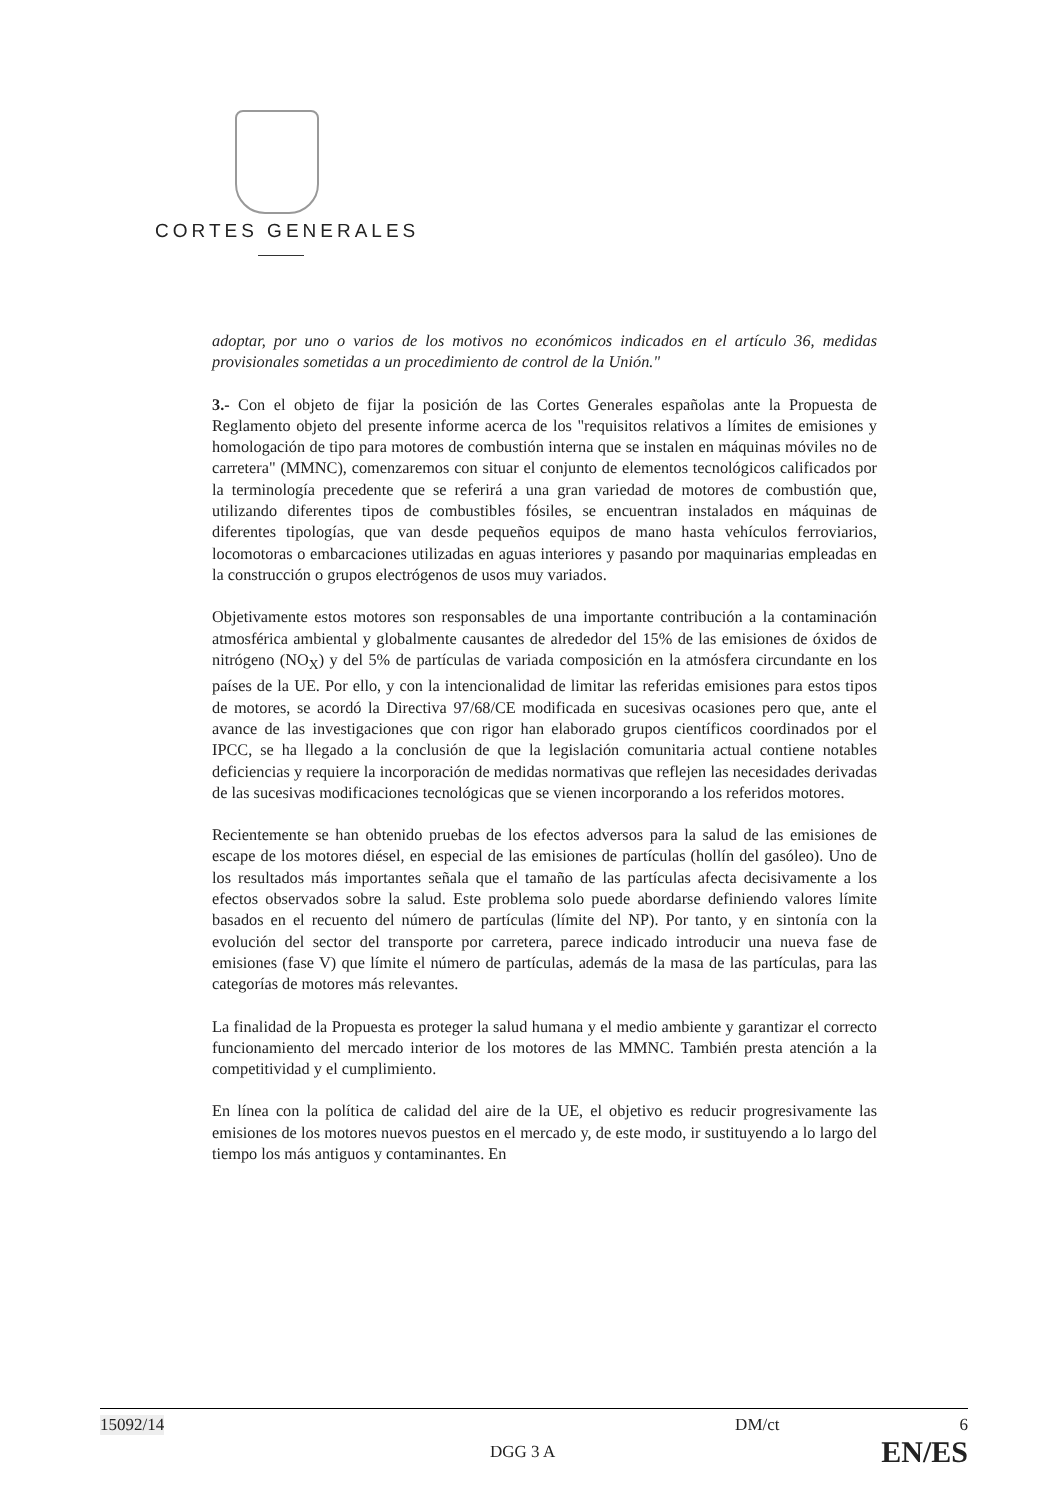CORTES GENERALES
adoptar, por uno o varios de los motivos no económicos indicados en el artículo 36, medidas provisionales sometidas a un procedimiento de control de la Unión."
3.- Con el objeto de fijar la posición de las Cortes Generales españolas ante la Propuesta de Reglamento objeto del presente informe acerca de los "requisitos relativos a límites de emisiones y homologación de tipo para motores de combustión interna que se instalen en máquinas móviles no de carretera" (MMNC), comenzaremos con situar el conjunto de elementos tecnológicos calificados por la terminología precedente que se referirá a una gran variedad de motores de combustión que, utilizando diferentes tipos de combustibles fósiles, se encuentran instalados en máquinas de diferentes tipologías, que van desde pequeños equipos de mano hasta vehículos ferroviarios, locomotoras o embarcaciones utilizadas en aguas interiores y pasando por maquinarias empleadas en la construcción o grupos electrógenos de usos muy variados.
Objetivamente estos motores son responsables de una importante contribución a la contaminación atmosférica ambiental y globalmente causantes de alrededor del 15% de las emisiones de óxidos de nitrógeno (NO<sub>X</sub>) y del 5% de partículas de variada composición en la atmósfera circundante en los países de la UE. Por ello, y con la intencionalidad de limitar las referidas emisiones para estos tipos de motores, se acordó la Directiva 97/68/CE modificada en sucesivas ocasiones pero que, ante el avance de las investigaciones que con rigor han elaborado grupos científicos coordinados por el IPCC, se ha llegado a la conclusión de que la legislación comunitaria actual contiene notables deficiencias y requiere la incorporación de medidas normativas que reflejen las necesidades derivadas de las sucesivas modificaciones tecnológicas que se vienen incorporando a los referidos motores.
Recientemente se han obtenido pruebas de los efectos adversos para la salud de las emisiones de escape de los motores diésel, en especial de las emisiones de partículas (hollín del gasóleo). Uno de los resultados más importantes señala que el tamaño de las partículas afecta decisivamente a los efectos observados sobre la salud. Este problema solo puede abordarse definiendo valores límite basados en el recuento del número de partículas (límite del NP). Por tanto, y en sintonía con la evolución del sector del transporte por carretera, parece indicado introducir una nueva fase de emisiones (fase V) que límite el número de partículas, además de la masa de las partículas, para las categorías de motores más relevantes.
La finalidad de la Propuesta es proteger la salud humana y el medio ambiente y garantizar el correcto funcionamiento del mercado interior de los motores de las MMNC. También presta atención a la competitividad y el cumplimiento.
En línea con la política de calidad del aire de la UE, el objetivo es reducir progresivamente las emisiones de los motores nuevos puestos en el mercado y, de este modo, ir sustituyendo a lo largo del tiempo los más antiguos y contaminantes. En
15092/14 DM/ct 6
DGG 3 A EN/ES